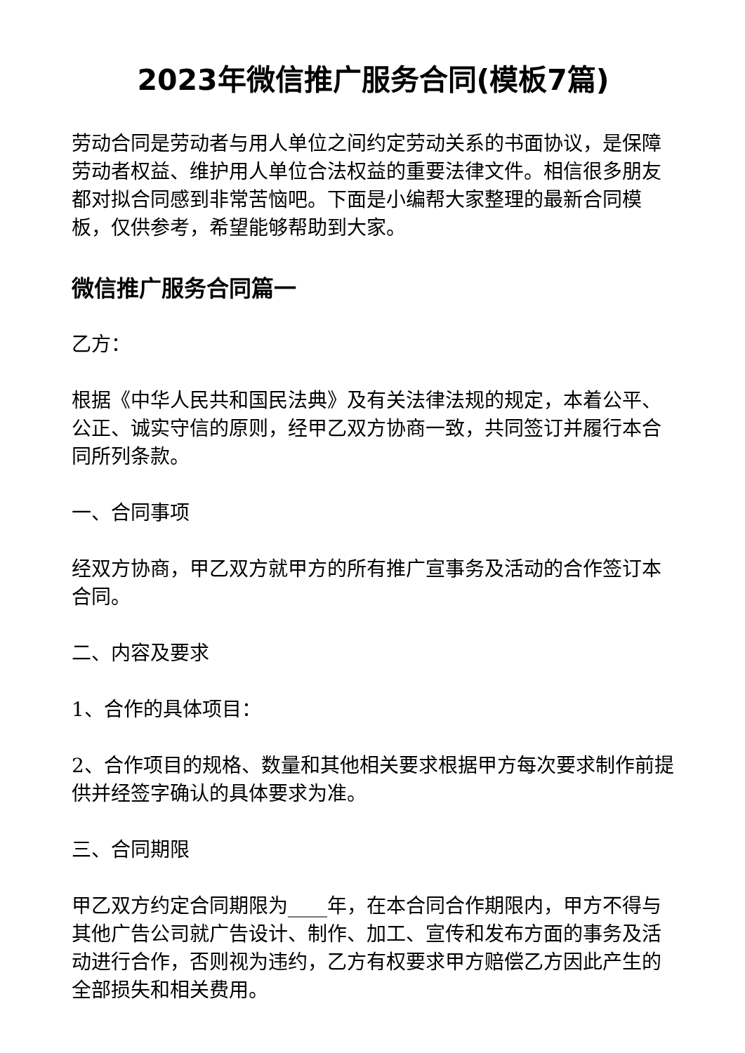2023年微信推广服务合同(模板7篇)
劳动合同是劳动者与用人单位之间约定劳动关系的书面协议，是保障劳动者权益、维护用人单位合法权益的重要法律文件。相信很多朋友都对拟合同感到非常苦恼吧。下面是小编帮大家整理的最新合同模板，仅供参考，希望能够帮助到大家。
微信推广服务合同篇一
乙方：
根据《中华人民共和国民法典》及有关法律法规的规定，本着公平、公正、诚实守信的原则，经甲乙双方协商一致，共同签订并履行本合同所列条款。
一、合同事项
经双方协商，甲乙双方就甲方的所有推广宣事务及活动的合作签订本合同。
二、内容及要求
1、合作的具体项目：
2、合作项目的规格、数量和其他相关要求根据甲方每次要求制作前提供并经签字确认的具体要求为准。
三、合同期限
甲乙双方约定合同期限为____年，在本合同合作期限内，甲方不得与其他广告公司就广告设计、制作、加工、宣传和发布方面的事务及活动进行合作，否则视为违约，乙方有权要求甲方赔偿乙方因此产生的全部损失和相关费用。